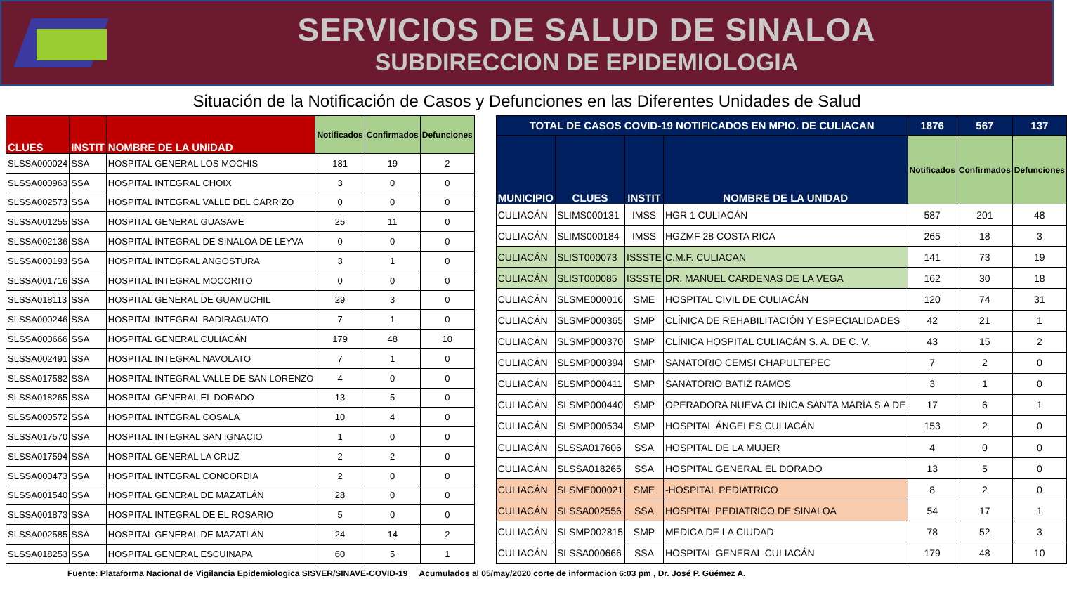SERVICIOS DE SALUD DE SINALOA
SUBDIRECCION DE EPIDEMIOLOGIA
Situación de la Notificación de Casos y Defunciones en las Diferentes Unidades de Salud
| CLUES | INSTIT | NOMBRE DE LA UNIDAD | Notificados | Confirmados | Defunciones |
| --- | --- | --- | --- | --- | --- |
| SLSSA000024 | SSA | HOSPITAL GENERAL LOS MOCHIS | 181 | 19 | 2 |
| SLSSA000963 | SSA | HOSPITAL INTEGRAL CHOIX | 3 | 0 | 0 |
| SLSSA002573 | SSA | HOSPITAL INTEGRAL VALLE DEL CARRIZO | 0 | 0 | 0 |
| SLSSA001255 | SSA | HOSPITAL GENERAL GUASAVE | 25 | 11 | 0 |
| SLSSA002136 | SSA | HOSPITAL INTEGRAL DE SINALOA DE LEYVA | 0 | 0 | 0 |
| SLSSA000193 | SSA | HOSPITAL INTEGRAL ANGOSTURA | 3 | 1 | 0 |
| SLSSA001716 | SSA | HOSPITAL INTEGRAL MOCORITO | 0 | 0 | 0 |
| SLSSA018113 | SSA | HOSPITAL GENERAL DE GUAMUCHIL | 29 | 3 | 0 |
| SLSSA000246 | SSA | HOSPITAL INTEGRAL BADIRAGUATO | 7 | 1 | 0 |
| SLSSA000666 | SSA | HOSPITAL GENERAL CULIACÁN | 179 | 48 | 10 |
| SLSSA002491 | SSA | HOSPITAL INTEGRAL NAVOLATO | 7 | 1 | 0 |
| SLSSA017582 | SSA | HOSPITAL INTEGRAL VALLE DE SAN LORENZO | 4 | 0 | 0 |
| SLSSA018265 | SSA | HOSPITAL GENERAL EL DORADO | 13 | 5 | 0 |
| SLSSA000572 | SSA | HOSPITAL INTEGRAL COSALA | 10 | 4 | 0 |
| SLSSA017570 | SSA | HOSPITAL INTEGRAL SAN IGNACIO | 1 | 0 | 0 |
| SLSSA017594 | SSA | HOSPITAL GENERAL LA CRUZ | 2 | 2 | 0 |
| SLSSA000473 | SSA | HOSPITAL INTEGRAL CONCORDIA | 2 | 0 | 0 |
| SLSSA001540 | SSA | HOSPITAL GENERAL DE MAZATLÁN | 28 | 0 | 0 |
| SLSSA001873 | SSA | HOSPITAL INTEGRAL DE EL ROSARIO | 5 | 0 | 0 |
| SLSSA002585 | SSA | HOSPITAL GENERAL DE MAZATLÁN | 24 | 14 | 2 |
| SLSSA018253 | SSA | HOSPITAL GENERAL ESCUINAPA | 60 | 5 | 1 |
| TOTAL DE CASOS COVID-19 NOTIFICADOS EN MPIO. DE CULIACAN | | | | 1876 | 567 | 137 |
| --- | --- | --- | --- | --- | --- | --- |
| MUNICIPIO | CLUES | INSTIT | NOMBRE DE LA UNIDAD | Notificados | Confirmados | Defunciones |
| CULIACÁN | SLIMS000131 | IMSS | HGR 1 CULIACÁN | 587 | 201 | 48 |
| CULIACÁN | SLIMS000184 | IMSS | HGZMF 28 COSTA RICA | 265 | 18 | 3 |
| CULIACÁN | SLIST000073 | ISSSTE | C.M.F. CULIACAN | 141 | 73 | 19 |
| CULIACÁN | SLIST000085 | ISSSTE | DR. MANUEL CARDENAS DE LA VEGA | 162 | 30 | 18 |
| CULIACÁN | SLSME000016 | SME | HOSPITAL CIVIL DE CULIACÁN | 120 | 74 | 31 |
| CULIACÁN | SLSMP000365 | SMP | CLÍNICA DE REHABILITACIÓN Y ESPECIALIDADES | 42 | 21 | 1 |
| CULIACÁN | SLSMP000370 | SMP | CLÍNICA HOSPITAL CULIACÁN S. A. DE C. V. | 43 | 15 | 2 |
| CULIACÁN | SLSMP000394 | SMP | SANATORIO CEMSI CHAPULTEPEC | 7 | 2 | 0 |
| CULIACÁN | SLSMP000411 | SMP | SANATORIO BATIZ RAMOS | 3 | 1 | 0 |
| CULIACÁN | SLSMP000440 | SMP | OPERADORA NUEVA CLÍNICA SANTA MARÍA S.A DE | 17 | 6 | 1 |
| CULIACÁN | SLSMP000534 | SMP | HOSPITAL ÁNGELES CULIACÁN | 153 | 2 | 0 |
| CULIACÁN | SLSSA017606 | SSA | HOSPITAL DE LA MUJER | 4 | 0 | 0 |
| CULIACÁN | SLSSA018265 | SSA | HOSPITAL GENERAL EL DORADO | 13 | 5 | 0 |
| CULIACÁN | SLSME000021 | SME | -HOSPITAL PEDIATRICO | 8 | 2 | 0 |
| CULIACÁN | SLSSA002556 | SSA | HOSPITAL PEDIATRICO DE SINALOA | 54 | 17 | 1 |
| CULIACÁN | SLSMP002815 | SMP | MEDICA DE LA CIUDAD | 78 | 52 | 3 |
| CULIACÁN | SLSSA000666 | SSA | HOSPITAL GENERAL CULIACÁN | 179 | 48 | 10 |
Fuente: Plataforma Nacional de Vigilancia Epidemiologica SISVER/SINAVE-COVID-19 Acumulados al 05/may/2020 corte de informacion 6:03 pm , Dr. José P. Güémez A.